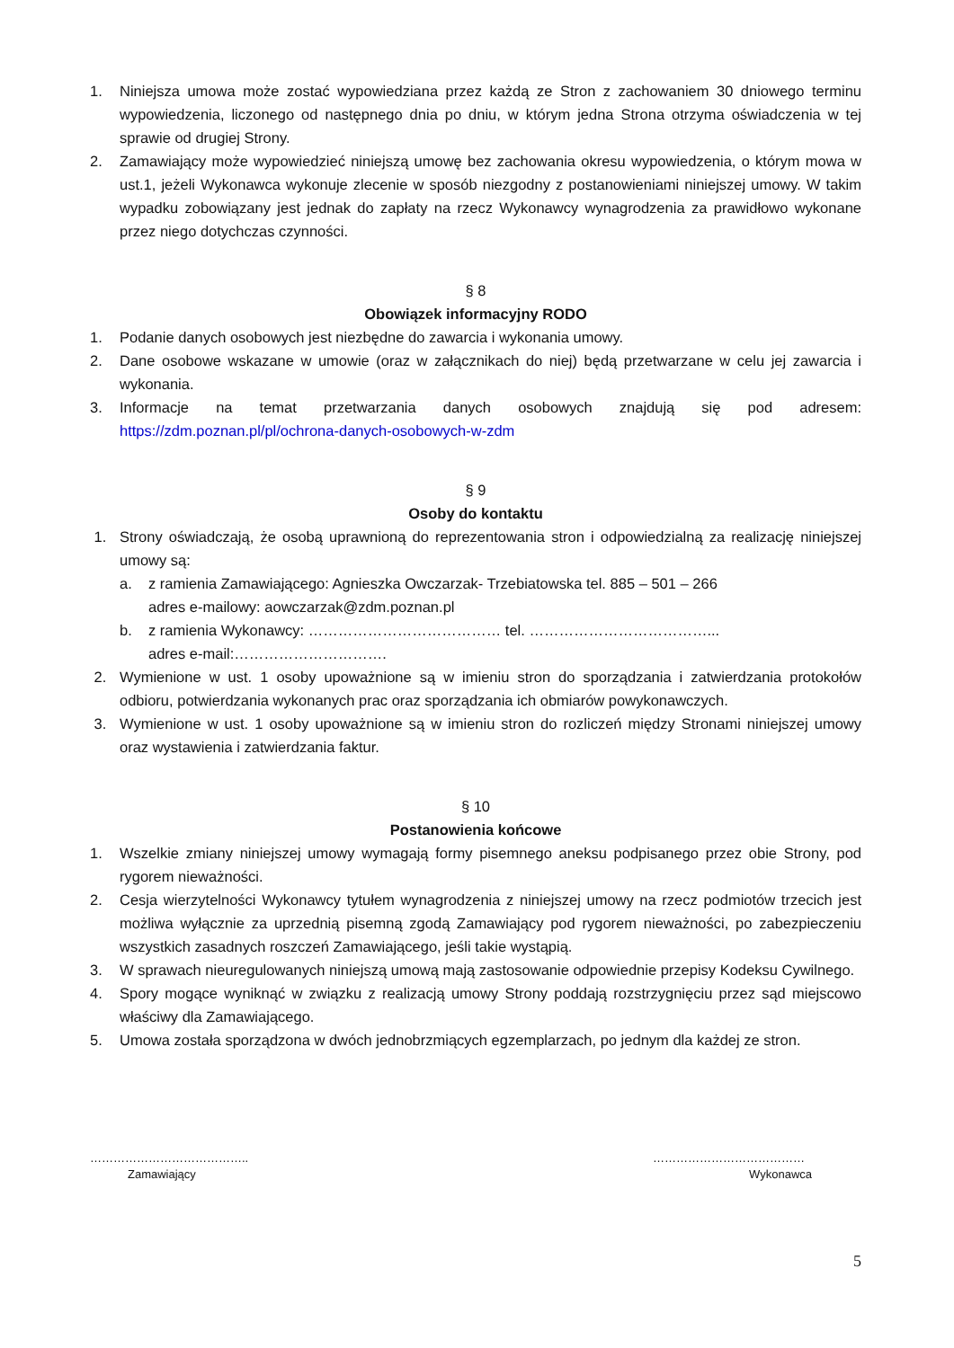1. Niniejsza umowa może zostać wypowiedziana przez każdą ze Stron z zachowaniem 30 dniowego terminu wypowiedzenia, liczonego od następnego dnia po dniu, w którym jedna Strona otrzyma oświadczenia w tej sprawie od drugiej Strony.
2. Zamawiający może wypowiedzieć niniejszą umowę bez zachowania okresu wypowiedzenia, o którym mowa w ust.1, jeżeli Wykonawca wykonuje zlecenie w sposób niezgodny z postanowieniami niniejszej umowy. W takim wypadku zobowiązany jest jednak do zapłaty na rzecz Wykonawcy wynagrodzenia za prawidłowo wykonane przez niego dotychczas czynności.
§ 8
Obowiązek informacyjny RODO
1. Podanie danych osobowych jest niezbędne do zawarcia i wykonania umowy.
2. Dane osobowe wskazane w umowie (oraz w załącznikach do niej) będą przetwarzane w celu jej zawarcia i wykonania.
3. Informacje na temat przetwarzania danych osobowych znajdują się pod adresem: https://zdm.poznan.pl/pl/ochrona-danych-osobowych-w-zdm
§ 9
Osoby do kontaktu
1. Strony oświadczają, że osobą uprawnioną do reprezentowania stron i odpowiedzialną za realizację niniejszej umowy są:
a. z ramienia Zamawiającego: Agnieszka Owczarzak- Trzebiatowska tel. 885 – 501 – 266
adres e-mailowy: aowczarzak@zdm.poznan.pl
b. z ramienia Wykonawcy: ………………………………… tel. ………………………………...
adres e-mail:………………………….
2. Wymienione w ust. 1 osoby upoważnione są w imieniu stron do sporządzania i zatwierdzania protokołów odbioru, potwierdzania wykonanych prac oraz sporządzania ich obmiarów powykonawczych.
3. Wymienione w ust. 1 osoby upoważnione są w imieniu stron do rozliczeń między Stronami niniejszej umowy oraz wystawienia i zatwierdzania faktur.
§ 10
Postanowienia końcowe
1. Wszelkie zmiany niniejszej umowy wymagają formy pisemnego aneksu podpisanego przez obie Strony, pod rygorem nieważności.
2. Cesja wierzytelności Wykonawcy tytułem wynagrodzenia z niniejszej umowy na rzecz podmiotów trzecich jest możliwa wyłącznie za uprzednią pisemną zgodą Zamawiający pod rygorem nieważności, po zabezpieczeniu wszystkich zasadnych roszczeń Zamawiającego, jeśli takie wystąpią.
3. W sprawach nieuregulowanych niniejszą umową mają zastosowanie odpowiednie przepisy Kodeksu Cywilnego.
4. Spory mogące wyniknąć w związku z realizacją umowy Strony poddają rozstrzygnięciu przez sąd miejscowo właściwy dla Zamawiającego.
5. Umowa została sporządzona w dwóch jednobrzmiących egzemplarzach, po jednym dla każdej ze stron.
…………………………………..
Zamawiający
…………………………………
Wykonawca
5